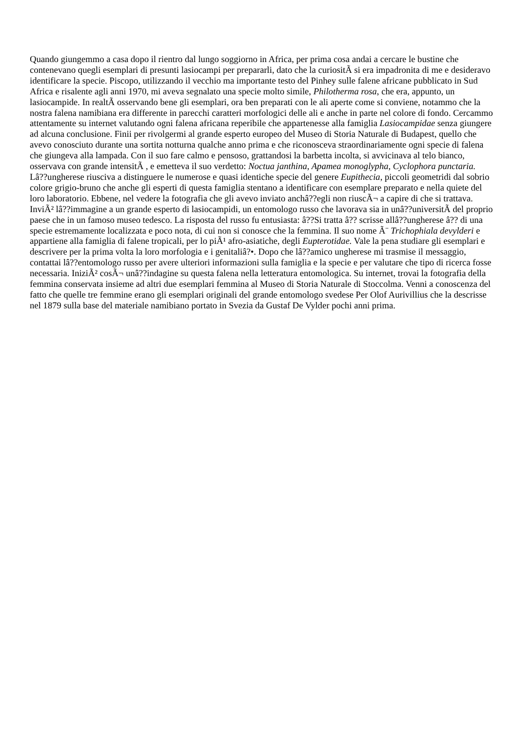Quando giungemmo a casa dopo il rientro dal lungo soggiorno in Africa, per prima cosa andai a cercare le bustine che contenevano quegli esemplari di presunti lasiocampi per prepararli, dato che la curiositÃ si era impadronita di me e desideravo identificare la specie. Piscopo, utilizzando il vecchio ma importante testo del Pinhey sulle falene africane pubblicato in Sud Africa e risalente agli anni 1970, mi aveva segnalato una specie molto simile, Philotherma rosa, che era, appunto, un lasiocampide. In realtÃ osservando bene gli esemplari, ora ben preparati con le ali aperte come si conviene, notammo che la nostra falena namibiana era differente in parecchi caratteri morfologici delle ali e anche in parte nel colore di fondo. Cercammo attentamente su internet valutando ogni falena africana reperibile che appartenesse alla famiglia Lasiocampidae senza giungere ad alcuna conclusione. Finii per rivolgermi al grande esperto europeo del Museo di Storia Naturale di Budapest, quello che avevo conosciuto durante una sortita notturna qualche anno prima e che riconosceva straordinariamente ogni specie di falena che giungeva alla lampada. Con il suo fare calmo e pensoso, grattandosi la barbetta incolta, si avvicinava al telo bianco, osservava con grande intensitÃ , e emetteva il suo verdetto: Noctua janthina, Apamea monoglypha, Cyclophora punctaria. Lâ??ungherese riusciva a distinguere le numerose e quasi identiche specie del genere Eupithecia, piccoli geometridi dal sobrio colore grigio-bruno che anche gli esperti di questa famiglia stentano a identificare con esemplare preparato e nella quiete del loro laboratorio. Ebbene, nel vedere la fotografia che gli avevo inviato anchâ??egli non riuscÃ¬ a capire di che si trattava. InviÃ² lâ??immagine a un grande esperto di lasiocampidi, un entomologo russo che lavorava sia in unâ??universitÃ del proprio paese che in un famoso museo tedesco. La risposta del russo fu entusiasta: â??Si tratta â?? scrisse allâ??ungherese â?? di una specie estremamente localizzata e poco nota, di cui non si conosce che la femmina. Il suo nome Ã¨ Trichophiala devylderi e appartiene alla famiglia di falene tropicali, per lo piÃ¹ afro-asiatiche, degli Eupterotidae. Vale la pena studiare gli esemplari e descrivere per la prima volta la loro morfologia e i genitaliâ?•. Dopo che lâ??amico ungherese mi trasmise il messaggio, contattai lâ??entomologo russo per avere ulteriori informazioni sulla famiglia e la specie e per valutare che tipo di ricerca fosse necessaria. IniziÃ² cosÃ¬ unâ??indagine su questa falena nella letteratura entomologica. Su internet, trovai la fotografia della femmina conservata insieme ad altri due esemplari femmina al Museo di Storia Naturale di Stoccolma. Venni a conoscenza del fatto che quelle tre femmine erano gli esemplari originali del grande entomologo svedese Per Olof Aurivillius che la descrisse nel 1879 sulla base del materiale namibiano portato in Svezia da Gustaf De Vylder pochi anni prima.